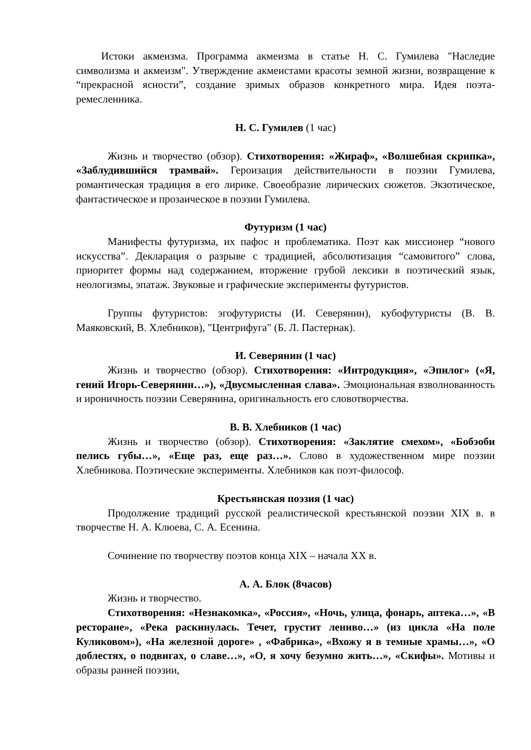Истоки акмеизма. Программа акмеизма в статье Н. С. Гумилева "Наследие символизма и акмеизм". Утверждение акмеистами красоты земной жизни, возвращение к “прекрасной ясности”, создание зримых образов конкретного мира. Идея поэта-ремесленника.
Н. С. Гумилев (1 час)
Жизнь и творчество (обзор). Стихотворения: «Жираф», «Волшебная скрипка», «Заблудившийся трамвай». Героизация действительности в поэзии Гумилева, романтическая традиция в его лирике. Своеобразие лирических сюжетов. Экзотическое, фантастическое и прозаическое в поэзии Гумилева.
Футуризм (1 час)
Манифесты футуризма, их пафос и проблематика. Поэт как миссионер “нового искусства”. Декларация о разрыве с традицией, абсолютизация “самовитого” слова, приоритет формы над содержанием, вторжение грубой лексики в поэтический язык, неологизмы, эпатаж. Звуковые и графические эксперименты футуристов.
Группы футуристов: эгофутуристы (И. Северянин), кубофутуристы (В. В. Маяковский, В. Хлебников), "Центрифуга" (Б. Л. Пастернак).
И. Северянин (1 час)
Жизнь и творчество (обзор). Стихотворения: «Интродукция», «Эпилог» («Я, гений Игорь-Северянин…»), «Двусмысленная слава». Эмоциональная взволнованность и ироничность поэзии Северянина, оригинальность его словотворчества.
В. В. Хлебников (1 час)
Жизнь и творчество (обзор). Стихотворения: «Заклятие смехом», «Бобэоби пелись губы…», «Еще раз, еще раз…». Слово в художественном мире поэзии Хлебникова. Поэтические эксперименты. Хлебников как поэт-философ.
Крестьянская поэзия (1 час)
Продолжение традиций русской реалистической крестьянской поэзии XIX в. в творчестве Н. А. Клюева, С. А. Есенина.
Сочинение по творчеству поэтов конца XIX – начала XX в.
А. А. Блок (8часов)
Жизнь и творчество.
Стихотворения: «Незнакомка», «Россия», «Ночь, улица, фонарь, аптека…», «В ресторане», «Река раскинулась. Течет, грустит лениво…» (из цикла «На поле Куликовом»), «На железной дороге» , «Фабрика», «Вхожу я в темные храмы…», «О доблестях, о подвигах, о славе…», «О, я хочу безумно жить…», «Скифы». Мотивы и образы ранней поэзии,